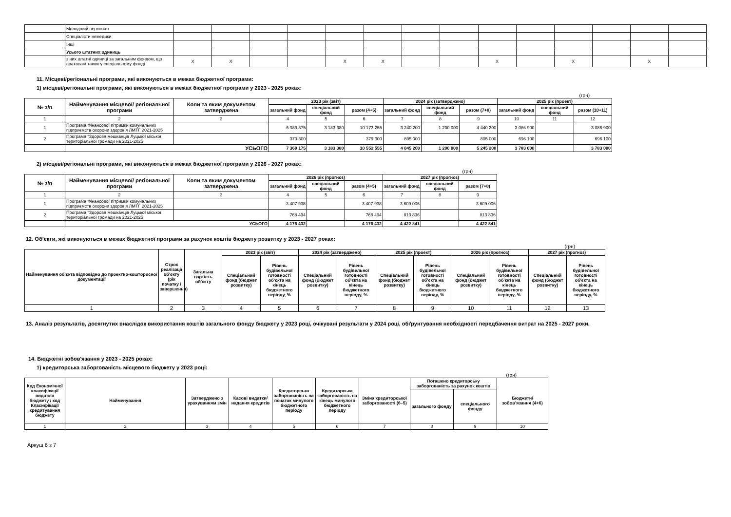| | Молодший персонал | | | | | | | | | | | | | | |
| | Спеціалісти немедики | | | | | | | | | | | | | | |
| | Інші | | | | | | | | | | | | | | |
| | Усього штатних одиниць | | | | | | | | | | | | | | |
| | з них штатні одиниці за загальним фондом, що враховані також у спеціальному фонді | Х | Х | | | Х | Х | | | Х | | Х | | Х | |
11. Місцеві/регіональні програми, які виконуються в межах бюджетної програми:
1) місцеві/регіональні програми, які виконуються в межах бюджетної програми у 2023 - 2025 роках:
(грн)
| № з/п | Найменування місцевої/ регіональної програми | Коли та яким документом затверджена | 2023 рік (звіт) | | | 2024 рік (затверджено) | | | 2025 рік (проект) | | |
| --- | --- | --- | --- | --- | --- | --- | --- | --- | --- | --- | --- |
| | | | загальний фонд | спеціальний фонд | разом (4+5) | загальний фонд | спеціальний фонд | разом (7+8) | загальний фонд | спеціальний фонд | разом (10+11) |
| 1 | 2 | 3 | 4 | 5 | 6 | 7 | 8 | 9 | 10 | 11 | 12 |
| 1 | Програма Фінансової пітримки комунальних підприємств охорони здоров'я ЛМТГ 2021-2025 | | 6 989 875 | 3 183 380 | 10 173 255 | 3 240 200 | 1 200 000 | 4 440 200 | 3 086 900 | | 3 086 900 |
| 2 | Програма "Здоровя мешканців Луцької міської територіальної громади на 2021-2025 | | 379 300 | | 379 300 | 805 000 | | 805 000 | 696 100 | | 696 100 |
| | УСЬОГО | | 7 369 175 | 3 183 380 | 10 552 555 | 4 045 200 | 1 200 000 | 5 245 200 | 3 783 000 | | 3 783 000 |
2) місцеві/регіональні програми, які виконуються в межах бюджетної програми у 2026 - 2027 роках:
(грн)
| № з/п | Найменування місцевої/ регіональної програми | Коли та яким документом затверджена | 2026 рік (прогноз) | | | 2027 рік (прогноз) | | |
| --- | --- | --- | --- | --- | --- | --- | --- | --- |
| | | | загальний фонд | спеціальний фонд | разом (4+5) | загальний фонд | спеціальний фонд | разом (7+8) |
| 1 | 2 | 3 | 4 | 5 | 6 | 7 | 8 | 9 |
| 1 | Програма Фінансової пітримки комунальних підприємств охорони здоров'я ЛМТГ 2021-2025 | | 3 407 938 | | 3 407 938 | 3 609 006 | | 3 609 006 |
| 2 | Програма "Здоровя мешканців Луцької міської територіальної громади на 2021-2025 | | 768 494 | | 768 494 | 813 836 | | 813 836 |
| | УСЬОГО | | 4 176 432 | | 4 176 432 | 4 422 841 | | 4 422 841 |
12. Об’єкти, які виконуються в межах бюджетної програми за рахунок коштів бюджету розвитку у 2023 - 2027 роках:
(грн)
| Найменування об'єкта відповідно до проектно-кошторисної документації | Строк реалізації об'єкту (рік початку і завершення) | Загальна вартість об'єкту | 2023 рік (звіт) | | 2024 рік (затверджено) | | 2025 рік (проект) | | 2026 рік (прогноз) | | 2027 рік (прогноз) | |
| --- | --- | --- | --- | --- | --- | --- | --- | --- | --- | --- | --- | --- |
| | | | Спеціальний фонд (бюджет розвитку) | Рівень будівельної готовності об'єкта на кінець бюджетного періоду, % | Спеціальний фонд (бюджет розвитку) | Рівень будівельної готовності об'єкта на кінець бюджетного періоду, % | Спеціальний фонд (бюджет розвитку) | Рівень будівельної готовності об'єкта на кінець бюджетного періоду, % | Спеціальний фонд (бюджет розвитку) | Рівень будівельної готовності об'єкта на кінець бюджетного періоду, % | Спеціальний фонд (бюджет розвитку) | Рівень будівельної готовності об'єкта на кінець бюджетного періоду, % |
| 1 | 2 | 3 | 4 | 5 | 6 | 7 | 8 | 9 | 10 | 11 | 12 | 13 |
13. Аналіз результатів, досягнутих внаслідок використання коштів загального фонду бюджету у 2023 році, очікувані результати у 2024 році, обґрунтування необхідності передбачення витрат на 2025 - 2027 роки.
14. Бюджетні зобов'язання у 2023 - 2025 роках:
1) кредиторська заборгованість місцевого бюджету у 2023 році:
(грн)
| Код Економічної класифікації видатків бюджету / код Класифікації кредитування бюджету | Найменування | Затверджено з урахуванням змін | Касові видатки/ надання кредитів | Кредиторська заборгованість на початок минулого бюджетного періоду | Кредиторська заборгованість на кінець минулого бюджетного періоду | Зміна кредиторської заборгованості (6–5) | Погашено кредиторську заборгованість за рахунок коштів | | Бюджетні зобов’язання (4+6) |
| --- | --- | --- | --- | --- | --- | --- | --- | --- | --- |
| | | | | | | | загального фонду | спеціального фонду | |
| 1 | 2 | 3 | 4 | 5 | 6 | 7 | 8 | 9 | 10 |
Аркуш 6 з 7